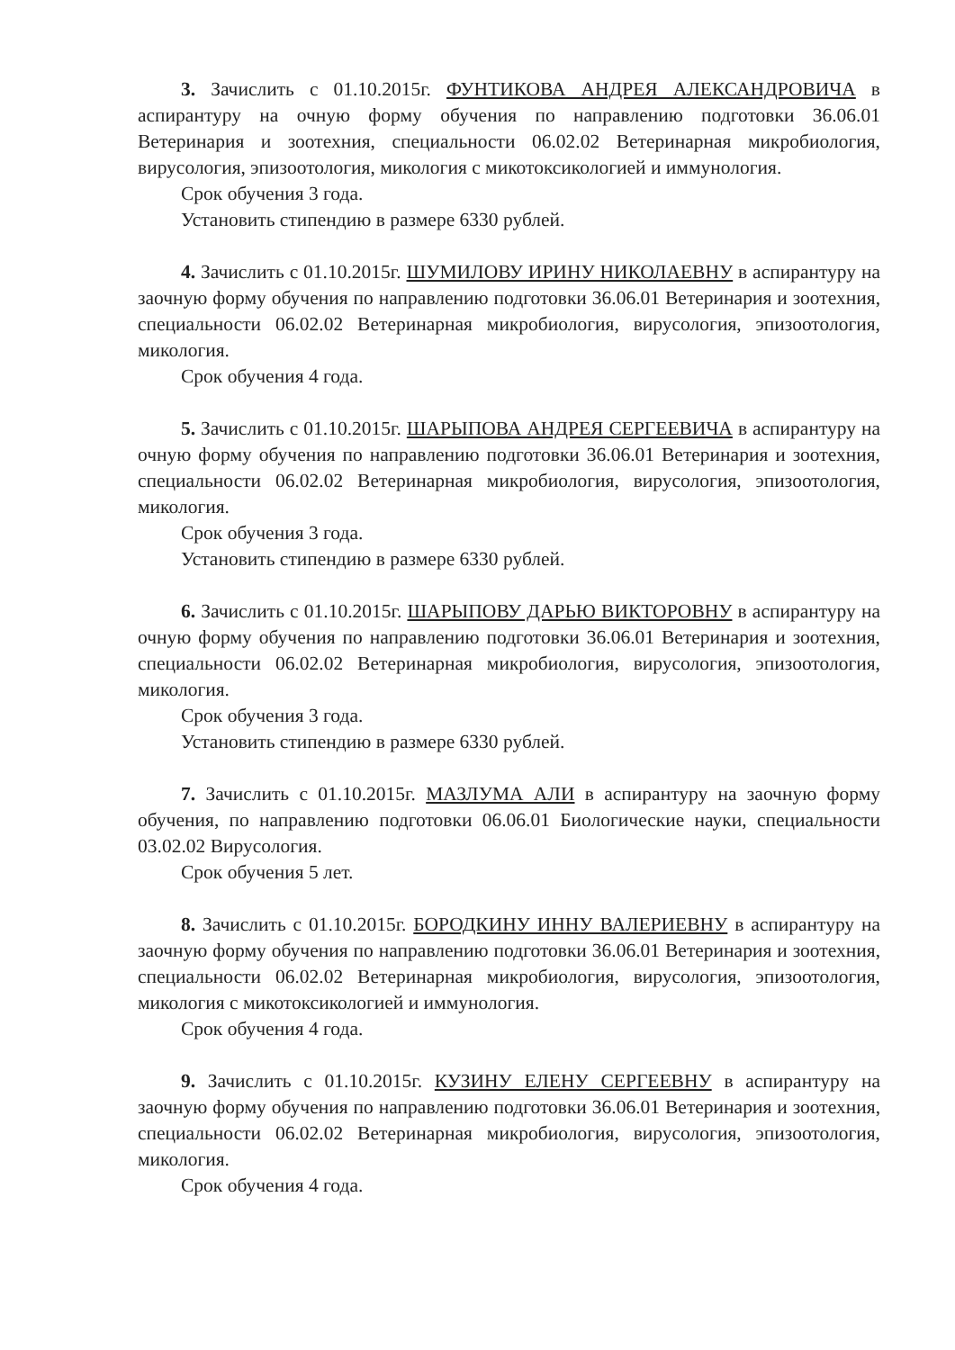3. Зачислить с 01.10.2015г. ФУНТИКОВА АНДРЕЯ АЛЕКСАНДРОВИЧА в аспирантуру на очную форму обучения по направлению подготовки 36.06.01 Ветеринария и зоотехния, специальности 06.02.02 Ветеринарная микробиология, вирусология, эпизоотология, микология с микотоксикологией и иммунология.
Срок обучения 3 года.
Установить стипендию в размере 6330 рублей.
4. Зачислить с 01.10.2015г. ШУМИЛОВУ ИРИНУ НИКОЛАЕВНУ в аспирантуру на заочную форму обучения по направлению подготовки 36.06.01 Ветеринария и зоотехния, специальности 06.02.02 Ветеринарная микробиология, вирусология, эпизоотология, микология.
Срок обучения 4 года.
5. Зачислить с 01.10.2015г. ШАРЫПОВА АНДРЕЯ СЕРГЕЕВИЧА в аспирантуру на очную форму обучения по направлению подготовки 36.06.01 Ветеринария и зоотехния, специальности 06.02.02 Ветеринарная микробиология, вирусология, эпизоотология, микология.
Срок обучения 3 года.
Установить стипендию в размере 6330 рублей.
6. Зачислить с 01.10.2015г. ШАРЫПОВУ ДАРЬЮ ВИКТОРОВНУ в аспирантуру на очную форму обучения по направлению подготовки 36.06.01 Ветеринария и зоотехния, специальности 06.02.02 Ветеринарная микробиология, вирусология, эпизоотология, микология.
Срок обучения 3 года.
Установить стипендию в размере 6330 рублей.
7. Зачислить с 01.10.2015г. МАЗЛУМА АЛИ в аспирантуру на заочную форму обучения, по направлению подготовки 06.06.01 Биологические науки, специальности 03.02.02 Вирусология.
Срок обучения 5 лет.
8. Зачислить с 01.10.2015г. БОРОДКИНУ ИННУ ВАЛЕРИЕВНУ в аспирантуру на заочную форму обучения по направлению подготовки 36.06.01 Ветеринария и зоотехния, специальности 06.02.02 Ветеринарная микробиология, вирусология, эпизоотология, микология с микотоксикологией и иммунология.
Срок обучения 4 года.
9. Зачислить с 01.10.2015г. КУЗИНУ ЕЛЕНУ СЕРГЕЕВНУ в аспирантуру на заочную форму обучения по направлению подготовки 36.06.01 Ветеринария и зоотехния, специальности 06.02.02 Ветеринарная микробиология, вирусология, эпизоотология, микология.
Срок обучения 4 года.